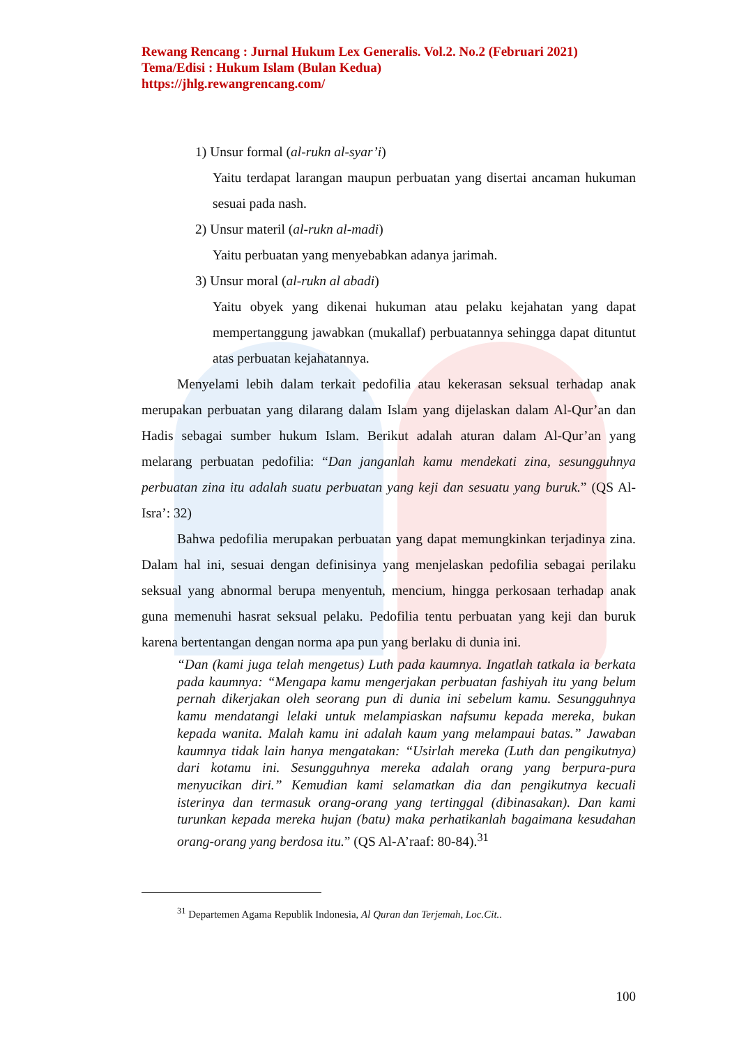Rewang Rencang : Jurnal Hukum Lex Generalis. Vol.2. No.2 (Februari 2021)
Tema/Edisi : Hukum Islam (Bulan Kedua)
https://jhlg.rewangrencang.com/
1) Unsur formal (al-rukn al-syar’i)
Yaitu terdapat larangan maupun perbuatan yang disertai ancaman hukuman sesuai pada nash.
2) Unsur materil (al-rukn al-madi)
Yaitu perbuatan yang menyebabkan adanya jarimah.
3) Unsur moral (al-rukn al abadi)
Yaitu obyek yang dikenai hukuman atau pelaku kejahatan yang dapat mempertanggung jawabkan (mukallaf) perbuatannya sehingga dapat dituntut atas perbuatan kejahatannya.
Menyelami lebih dalam terkait pedofilia atau kekerasan seksual terhadap anak merupakan perbuatan yang dilarang dalam Islam yang dijelaskan dalam Al-Qur’an dan Hadis sebagai sumber hukum Islam. Berikut adalah aturan dalam Al-Qur’an yang melarang perbuatan pedofilia: “Dan janganlah kamu mendekati zina, sesungguhnya perbuatan zina itu adalah suatu perbuatan yang keji dan sesuatu yang buruk.” (QS Al-Isra’: 32)
Bahwa pedofilia merupakan perbuatan yang dapat memungkinkan terjadinya zina. Dalam hal ini, sesuai dengan definisinya yang menjelaskan pedofilia sebagai perilaku seksual yang abnormal berupa menyentuh, mencium, hingga perkosaan terhadap anak guna memenuhi hasrat seksual pelaku. Pedofilia tentu perbuatan yang keji dan buruk karena bertentangan dengan norma apa pun yang berlaku di dunia ini.
“Dan (kami juga telah mengetus) Luth pada kaumnya. Ingatlah tatkala ia berkata pada kaumnya: “Mengapa kamu mengerjakan perbuatan fashiyah itu yang belum pernah dikerjakan oleh seorang pun di dunia ini sebelum kamu. Sesungguhnya kamu mendatangi lelaki untuk melampiaskan nafsumu kepada mereka, bukan kepada wanita. Malah kamu ini adalah kaum yang melampaui batas.” Jawaban kaumnya tidak lain hanya mengatakan: “Usirlah mereka (Luth dan pengikutnya) dari kotamu ini. Sesungguhnya mereka adalah orang yang berpura-pura menyucikan diri.” Kemudian kami selamatkan dia dan pengikutnya kecuali isterinya dan termasuk orang-orang yang tertinggal (dibinasakan). Dan kami turunkan kepada mereka hujan (batu) maka perhatikanlah bagaimana kesudahan orang-orang yang berdosa itu.” (QS Al-A’raaf: 80-84).<sup>31</sup>
<sup>31</sup> Departemen Agama Republik Indonesia, Al Quran dan Terjemah, Loc.Cit..
100